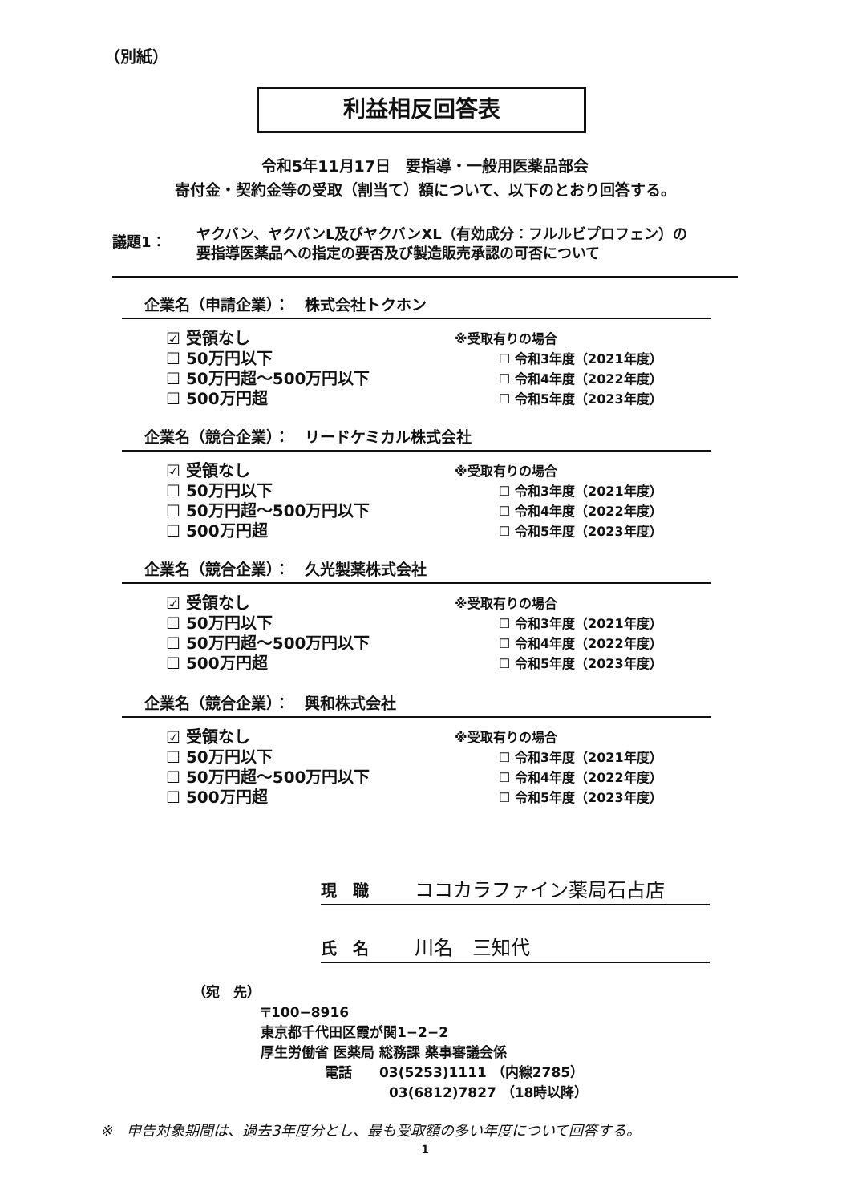（別紙）
利益相反回答表
令和5年11月17日　要指導・一般用医薬品部会
寄付金・契約金等の受取（割当て）額について、以下のとおり回答する。
議題1：
ヤクバン、ヤクバンL及びヤクバンXL（有効成分：フルルビプロフェン）の
要指導医薬品への指定の要否及び製造販売承認の可否について
企業名（申請企業）：　株式会社トクホン
☑ 受領なし
☐ 50万円以下
☐ 50万円超～500万円以下
☐ 500万円超
※受取有りの場合
☐ 令和3年度（2021年度）
☐ 令和4年度（2022年度）
☐ 令和5年度（2023年度）
企業名（競合企業）：　リードケミカル株式会社
☑ 受領なし
☐ 50万円以下
☐ 50万円超～500万円以下
☐ 500万円超
※受取有りの場合
☐ 令和3年度（2021年度）
☐ 令和4年度（2022年度）
☐ 令和5年度（2023年度）
企業名（競合企業）：　久光製薬株式会社
☑ 受領なし
☐ 50万円以下
☐ 50万円超～500万円以下
☐ 500万円超
※受取有りの場合
☐ 令和3年度（2021年度）
☐ 令和4年度（2022年度）
☐ 令和5年度（2023年度）
企業名（競合企業）：　興和株式会社
☑ 受領なし
☐ 50万円以下
☐ 50万円超～500万円以下
☐ 500万円超
※受取有りの場合
☐ 令和3年度（2021年度）
☐ 令和4年度（2022年度）
☐ 令和5年度（2023年度）
現　職 ココカラファイン薬局石占店
氏　名 川名　三知代
（宛　先）
〒100−8916
東京都千代田区霞が関1−2−2
厚生労働省 医薬局 総務課 薬事審議会係
電話　　03(5253)1111 （内線2785）
03(6812)7827 （18時以降）
※　申告対象期間は、過去3年度分とし、最も受取額の多い年度について回答する。
1